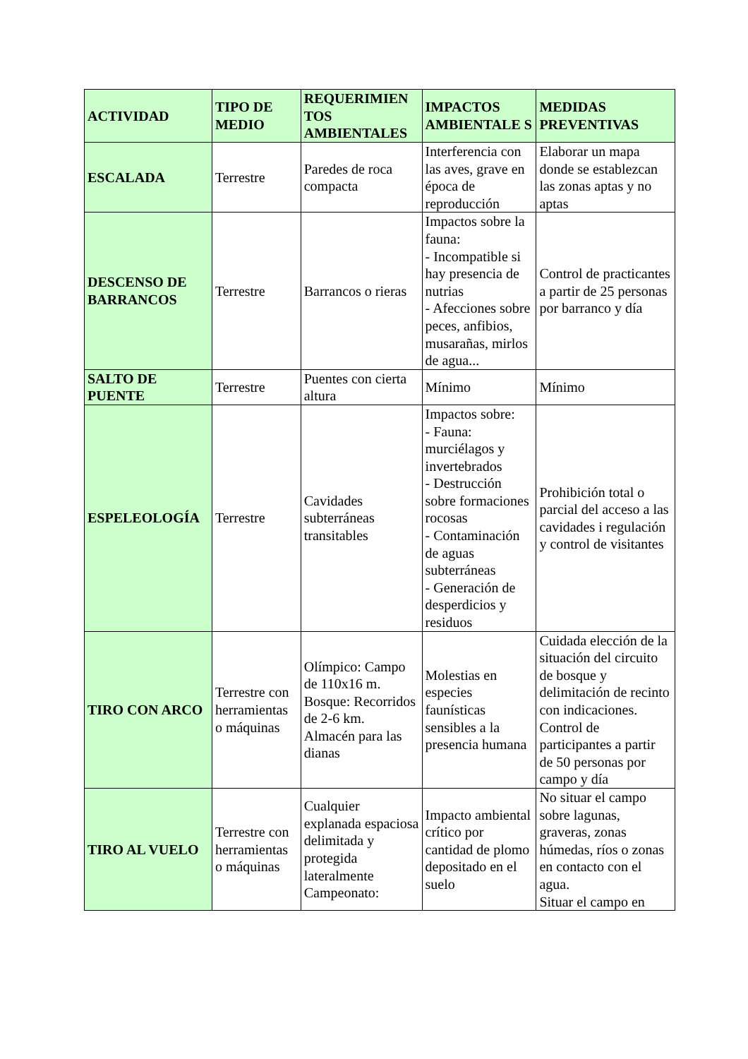| ACTIVIDAD | TIPO DE MEDIO | REQUERIMIEN TOS AMBIENTALES | IMPACTOS AMBIENTALE S | MEDIDAS PREVENTIVAS |
| --- | --- | --- | --- | --- |
| ESCALADA | Terrestre | Paredes de roca compacta | Interferencia con las aves, grave en época de reproducción | Elaborar un mapa donde se establezcan las zonas aptas y no aptas |
| DESCENSO DE BARRANCOS | Terrestre | Barrancos o rieras | Impactos sobre la fauna: - Incompatible si hay presencia de nutrias - Afecciones sobre peces, anfibios, musarañas, mirlos de agua... | Control de practicantes a partir de 25 personas por barranco y día |
| SALTO DE PUENTE | Terrestre | Puentes con cierta altura | Mínimo | Mínimo |
| ESPELEOLOGÍA | Terrestre | Cavidades subterráneas transitables | Impactos sobre: - Fauna: murciélagos y invertebrados - Destrucción sobre formaciones rocosas - Contaminación de aguas subterráneas - Generación de desperdicios y residuos | Prohibición total o parcial del acceso a las cavidades i regulación y control de visitantes |
| TIRO CON ARCO | Terrestre con herramientas o máquinas | Olímpico: Campo de 110x16 m. Bosque: Recorridos de 2-6 km. Almacén para las dianas | Molestias en especies faunísticas sensibles a la presencia humana | Cuidada elección de la situación del circuito de bosque y delimitación de recinto con indicaciones. Control de participantes a partir de 50 personas por campo y día |
| TIRO AL VUELO | Terrestre con herramientas o máquinas | Cualquier explanada espaciosa delimitada y protegida lateralmente Campeonato: | Impacto ambiental crítico por cantidad de plomo depositado en el suelo | No situar el campo sobre lagunas, graveras, zonas húmedas, ríos o zonas en contacto con el agua. Situar el campo en |